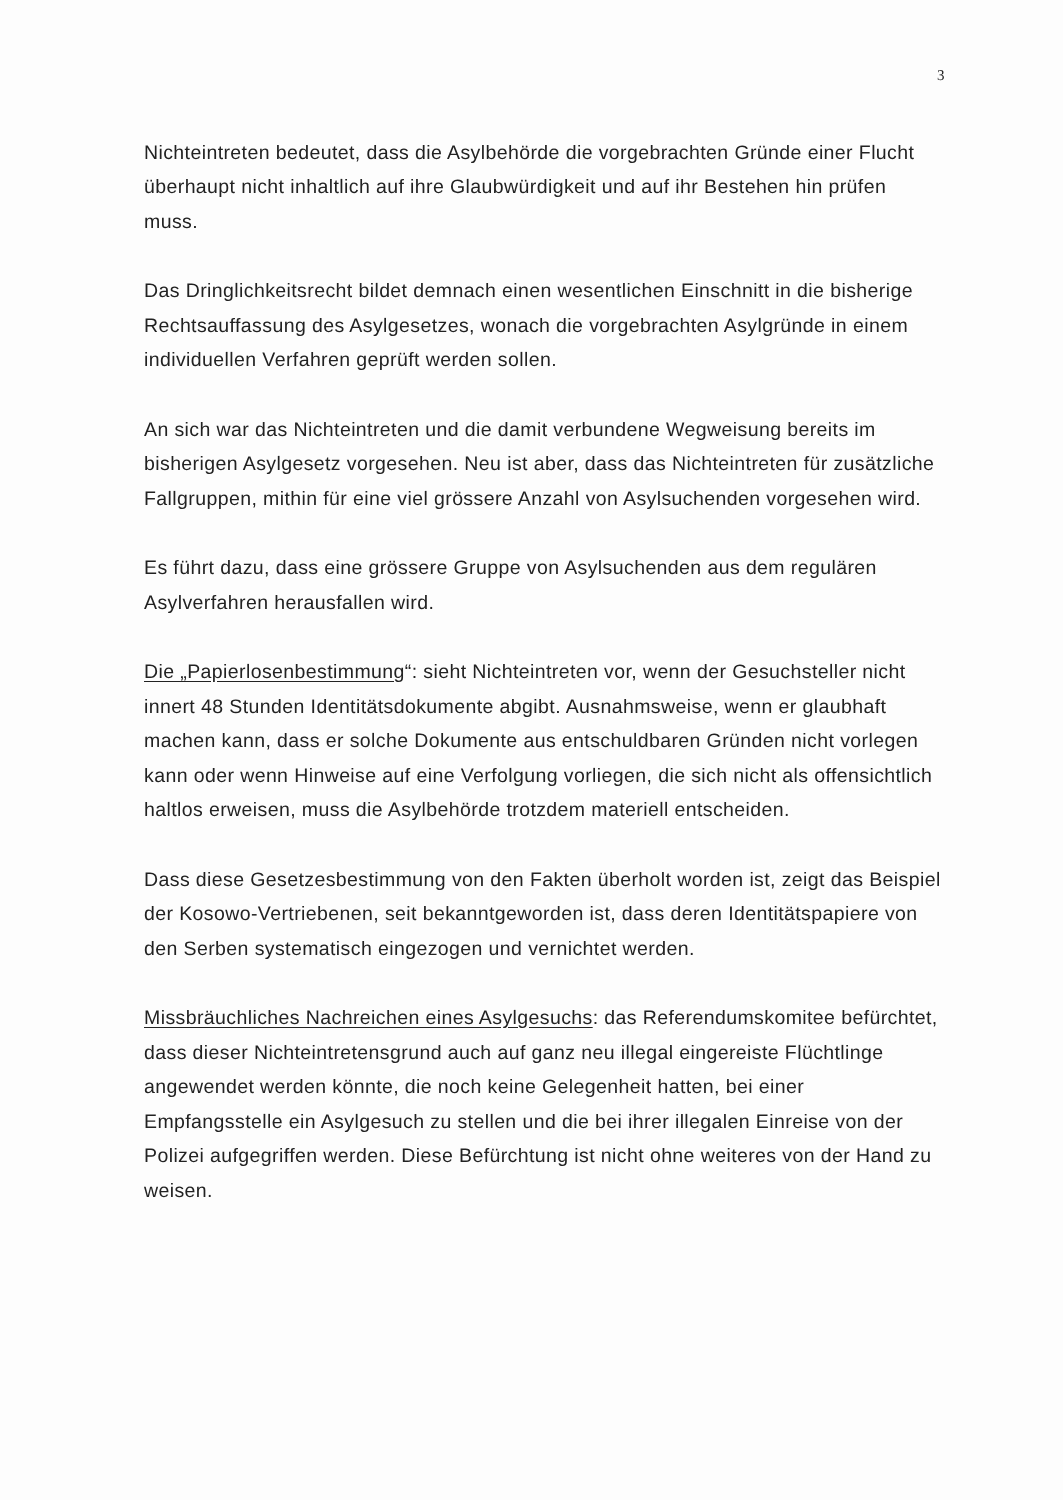3
Nichteintreten bedeutet, dass die Asylbehörde die vorgebrachten Gründe einer Flucht überhaupt nicht inhaltlich auf ihre Glaubwürdigkeit und auf ihr Bestehen hin prüfen muss.
Das Dringlichkeitsrecht bildet demnach einen wesentlichen Einschnitt in die bisherige Rechtsauffassung des Asylgesetzes, wonach die vorgebrachten Asylgründe in einem individuellen Verfahren geprüft werden sollen.
An sich war das Nichteintreten und die damit verbundene Wegweisung bereits im bisherigen Asylgesetz vorgesehen. Neu ist aber, dass das Nichteintreten für zusätzliche Fallgruppen, mithin für eine viel grössere Anzahl von Asylsuchenden vorgesehen wird.
Es führt dazu, dass eine grössere Gruppe von Asylsuchenden aus dem regulären Asylverfahren herausfallen wird.
Die „Papierlosenbestimmung“: sieht Nichteintreten vor, wenn der Gesuchsteller nicht innert 48 Stunden Identitätsdokumente abgibt. Ausnahmsweise, wenn er glaubhaft machen kann, dass er solche Dokumente aus entschuldbaren Gründen nicht vorlegen kann oder wenn Hinweise auf eine Verfolgung vorliegen, die sich nicht als offensichtlich haltlos erweisen, muss die Asylbehörde trotzdem materiell entscheiden.
Dass diese Gesetzesbestimmung von den Fakten überholt worden ist, zeigt das Beispiel der Kosowo-Vertriebenen, seit bekanntgeworden ist, dass deren Identitätspapiere von den Serben systematisch eingezogen und vernichtet werden.
Missbräuchliches Nachreichen eines Asylgesuchs: das Referendumskomitee befürchtet, dass dieser Nichteintretensgrund auch auf ganz neu illegal eingereiste Flüchtlinge angewendet werden könnte, die noch keine Gelegenheit hatten, bei einer Empfangsstelle ein Asylgesuch zu stellen und die bei ihrer illegalen Einreise von der Polizei aufgegriffen werden. Diese Befürchtung ist nicht ohne weiteres von der Hand zu weisen.